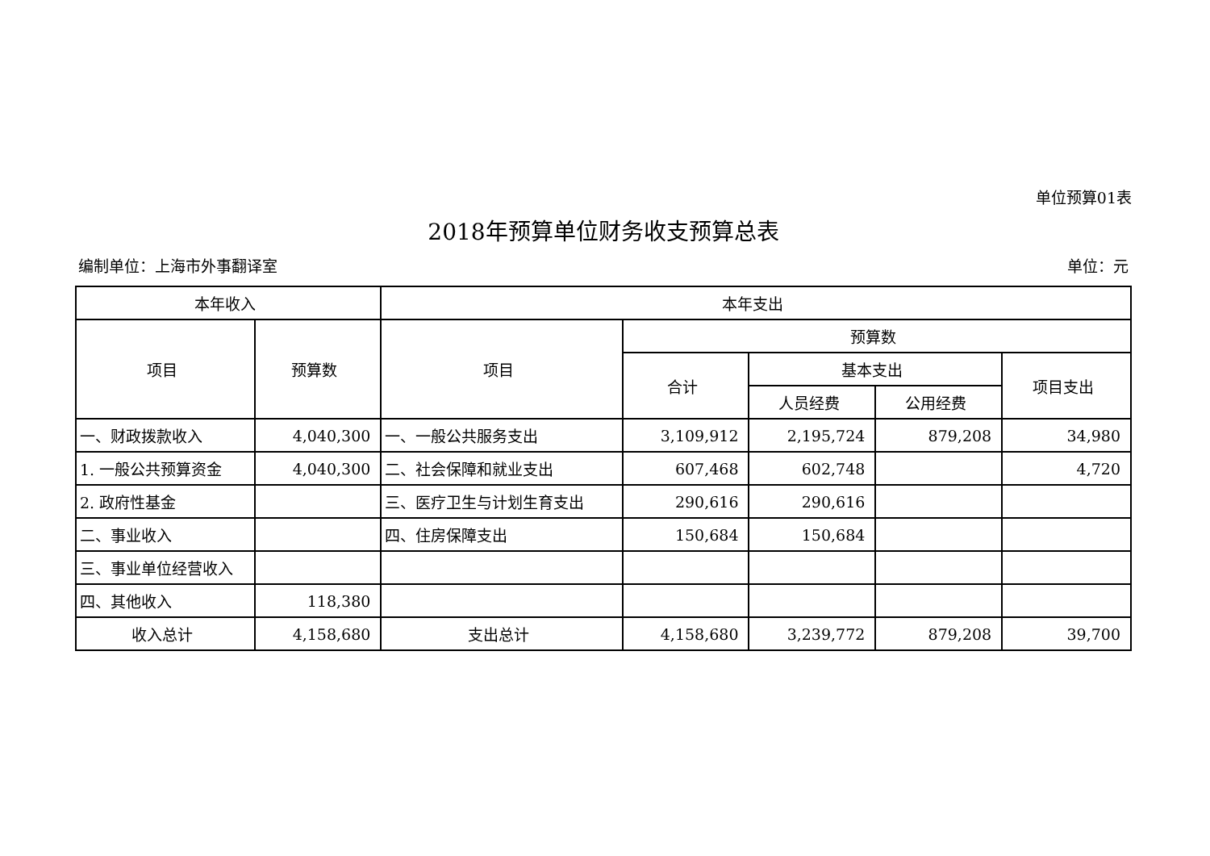单位预算01表
2018年预算单位财务收支预算总表
编制单位：上海市外事翻译室 单位：元
| 本年收入 | | 本年支出 | | | | |
| --- | --- | --- | --- | --- | --- | --- |
| 项目 | 预算数 | 项目 | 预算数 | | | |
| | | | 合计 | 基本支出 | | 项目支出 |
| | | | | 人员经费 | 公用经费 | |
| 一、财政拨款收入 | 4,040,300 | 一、一般公共服务支出 | 3,109,912 | 2,195,724 | 879,208 | 34,980 |
| 1. 一般公共预算资金 | 4,040,300 | 二、社会保障和就业支出 | 607,468 | 602,748 | | 4,720 |
| 2. 政府性基金 | | 三、医疗卫生与计划生育支出 | 290,616 | 290,616 | | |
| 二、事业收入 | | 四、住房保障支出 | 150,684 | 150,684 | | |
| 三、事业单位经营收入 | | | | | | |
| 四、其他收入 | 118,380 | | | | | |
| 收入总计 | 4,158,680 | 支出总计 | 4,158,680 | 3,239,772 | 879,208 | 39,700 |